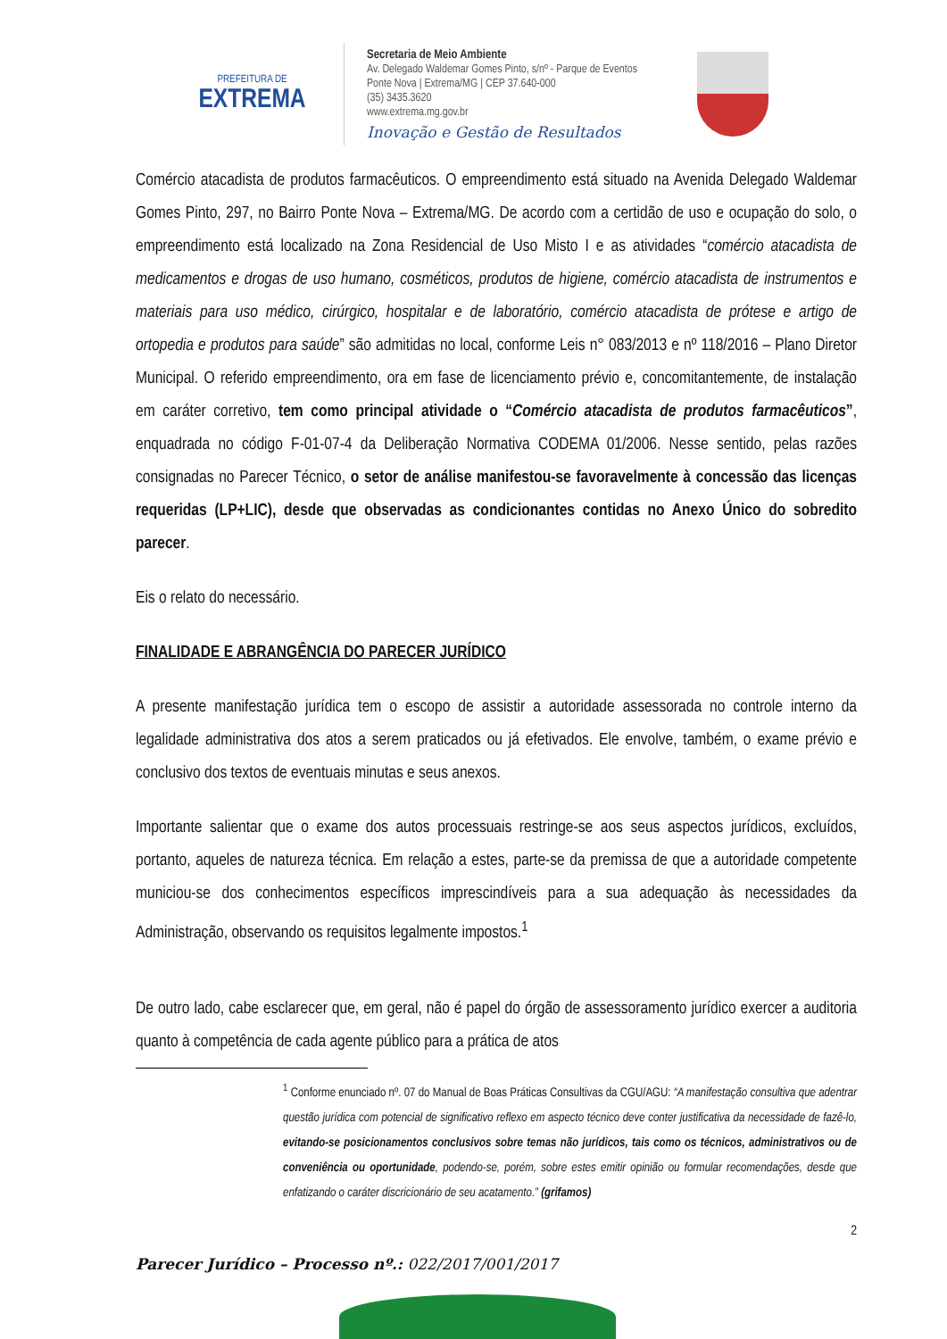PREFEITURA DE
EXTREMA
Secretaria de Meio Ambiente
Av. Delegado Waldemar Gomes Pinto, s/nº - Parque de Eventos
Ponte Nova | Extrema/MG | CEP 37.640-000
(35) 3435.3620
www.extrema.mg.gov.br
Inovação e Gestão de Resultados
Comércio atacadista de produtos farmacêuticos. O empreendimento está situado na Avenida Delegado Waldemar Gomes Pinto, 297, no Bairro Ponte Nova – Extrema/MG. De acordo com a certidão de uso e ocupação do solo, o empreendimento está localizado na Zona Residencial de Uso Misto I e as atividades “comércio atacadista de medicamentos e drogas de uso humano, cosméticos, produtos de higiene, comércio atacadista de instrumentos e materiais para uso médico, cirúrgico, hospitalar e de laboratório, comércio atacadista de prótese e artigo de ortopedia e produtos para saúde” são admitidas no local, conforme Leis n° 083/2013 e nº 118/2016 – Plano Diretor Municipal. O referido empreendimento, ora em fase de licenciamento prévio e, concomitantemente, de instalação em caráter corretivo, tem como principal atividade o “Comércio atacadista de produtos farmacêuticos”, enquadrada no código F-01-07-4 da Deliberação Normativa CODEMA 01/2006. Nesse sentido, pelas razões consignadas no Parecer Técnico, o setor de análise manifestou-se favoravelmente à concessão das licenças requeridas (LP+LIC), desde que observadas as condicionantes contidas no Anexo Único do sobredito parecer.
Eis o relato do necessário.
FINALIDADE E ABRANGÊNCIA DO PARECER JURÍDICO
A presente manifestação jurídica tem o escopo de assistir a autoridade assessorada no controle interno da legalidade administrativa dos atos a serem praticados ou já efetivados. Ele envolve, também, o exame prévio e conclusivo dos textos de eventuais minutas e seus anexos.
Importante salientar que o exame dos autos processuais restringe-se aos seus aspectos jurídicos, excluídos, portanto, aqueles de natureza técnica. Em relação a estes, parte-se da premissa de que a autoridade competente municiou-se dos conhecimentos específicos imprescindíveis para a sua adequação às necessidades da Administração, observando os requisitos legalmente impostos.<sup>1</sup>
De outro lado, cabe esclarecer que, em geral, não é papel do órgão de assessoramento jurídico exercer a auditoria quanto à competência de cada agente público para a prática de atos
<sup>1</sup> Conforme enunciado nº. 07 do Manual de Boas Práticas Consultivas da CGU/AGU: “A manifestação consultiva que adentrar questão jurídica com potencial de significativo reflexo em aspecto técnico deve conter justificativa da necessidade de fazê-lo, evitando-se posicionamentos conclusivos sobre temas não jurídicos, tais como os técnicos, administrativos ou de conveniência ou oportunidade, podendo-se, porém, sobre estes emitir opinião ou formular recomendações, desde que enfatizando o caráter discricionário de seu acatamento.” (grifamos)
2
Parecer Jurídico – Processo nº.: 022/2017/001/2017